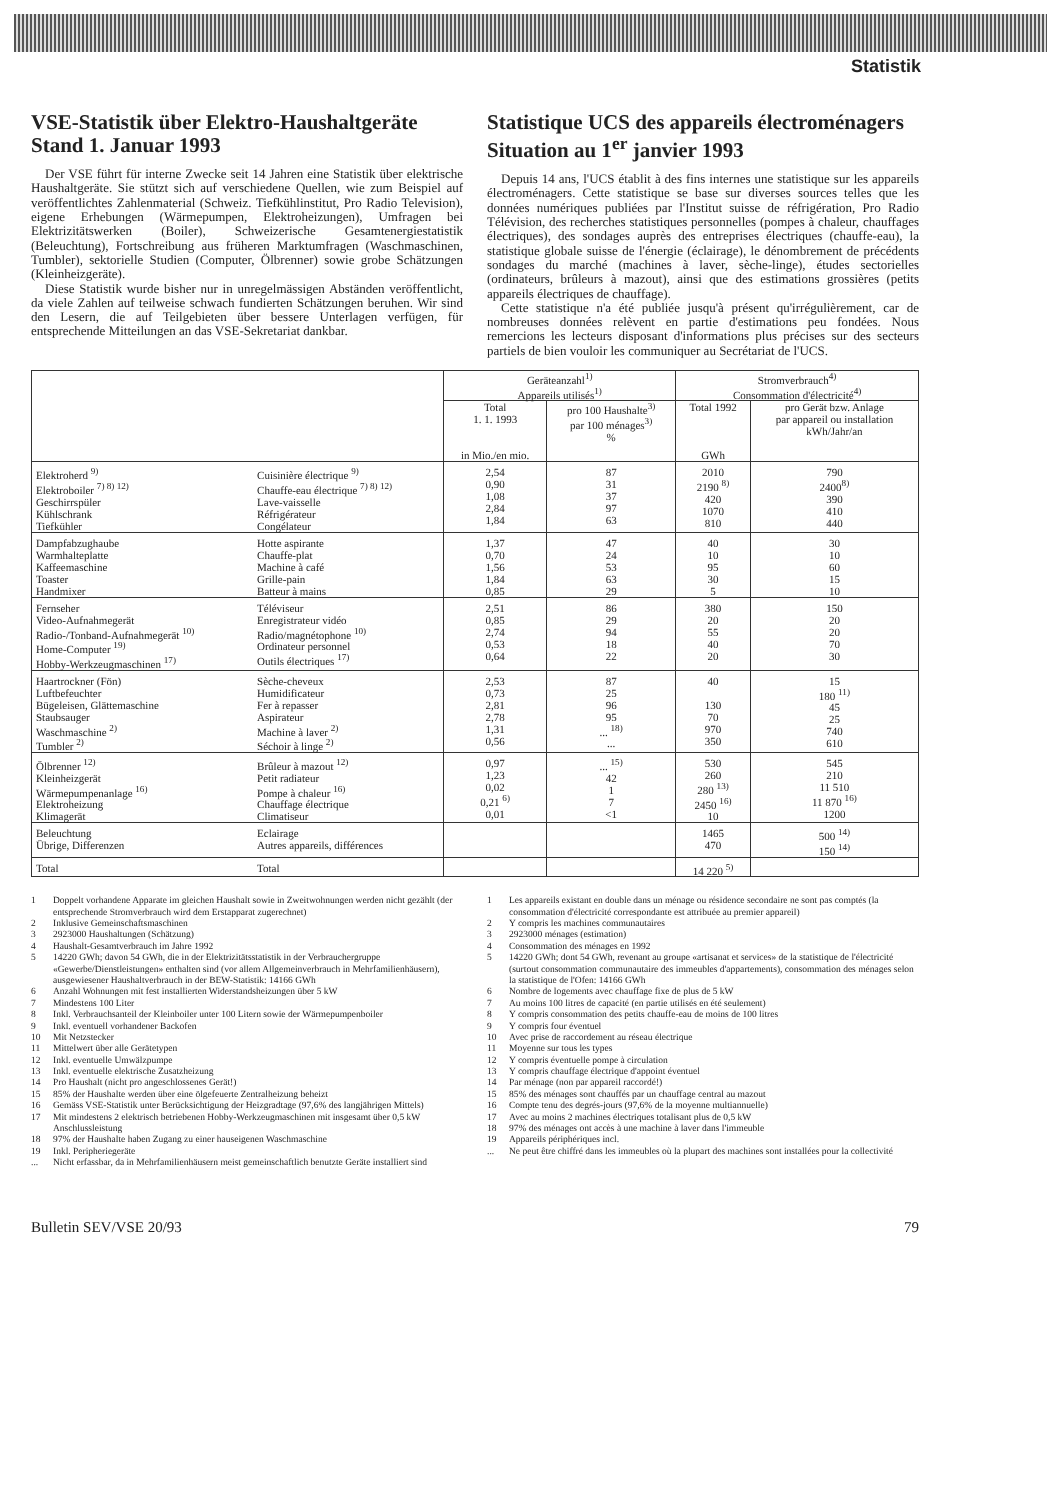Statistik
VSE-Statistik über Elektro-Haushaltgeräte
Stand 1. Januar 1993
Der VSE führt für interne Zwecke seit 14 Jahren eine Statistik über elektrische Haushaltgeräte. Sie stützt sich auf verschiedene Quellen, wie zum Beispiel auf veröffentlichtes Zahlenmaterial (Schweiz. Tiefkühlinstitut, Pro Radio Television), eigene Erhebungen (Wärmepumpen, Elektroheizungen), Umfragen bei Elektrizitätswerken (Boiler), Schweizerische Gesamtenergiestatistik (Beleuchtung), Fortschreibung aus früheren Marktumfragen (Waschmaschinen, Tumbler), sektorielle Studien (Computer, Ölbrenner) sowie grobe Schätzungen (Kleinheizgeräte).
Diese Statistik wurde bisher nur in unregelmässigen Abständen veröffentlicht, da viele Zahlen auf teilweise schwach fundierten Schätzungen beruhen. Wir sind den Lesern, die auf Teilgebieten über bessere Unterlagen verfügen, für entsprechende Mitteilungen an das VSE-Sekretariat dankbar.
Statistique UCS des appareils électroménagers
Situation au 1<sup>er</sup> janvier 1993
Depuis 14 ans, l'UCS établit à des fins internes une statistique sur les appareils électroménagers. Cette statistique se base sur diverses sources telles que les données numériques publiées par l'Institut suisse de réfrigération, Pro Radio Télévision, des recherches statistiques personnelles (pompes à chaleur, chauffages électriques), des sondages auprès des entreprises électriques (chauffe-eau), la statistique globale suisse de l'énergie (éclairage), le dénombrement de précédents sondages du marché (machines à laver, sèche-linge), études sectorielles (ordinateurs, brûleurs à mazout), ainsi que des estimations grossières (petits appareils électriques de chauffage).
Cette statistique n'a été publiée jusqu'à présent qu'irrégulièrement, car de nombreuses données relèvent en partie d'estimations peu fondées. Nous remercions les lecteurs disposant d'informations plus précises sur des secteurs partiels de bien vouloir les communiquer au Secrétariat de l'UCS.
| | | Geräteanzahl<sup>1)</sup> Appareils utilisés<sup>1)</sup> | | Stromverbrauch<sup>4)</sup> Consommation d'électricité<sup>4)</sup> | |
| --- | --- | --- | --- | --- | --- |
| | | Total 1. 1. 1993 in Mio./en mio. | pro 100 Haushalte<sup>3)</sup> par 100 ménages<sup>3)</sup> % | Total 1992 GWh | pro Gerät bzw. Anlage par appareil ou installation kWh/Jahr/an |
| Elektroherd <sup>9)</sup> Elektroboiler <sup>7) 8) 12)</sup> Geschirrspüler Kühlschrank Tiefkühler | Cuisinière électrique <sup>9)</sup> Chauffe-eau électrique <sup>7) 8) 12)</sup> Lave-vaisselle Réfrigérateur Congélateur | 2,54 0,90 1,08 2,84 1,84 | 87 31 37 97 63 | 2010 2190 <sup>8)</sup> 420 1070 810 | 790 2400<sup>8)</sup> 390 410 440 |
| Dampfabzughaube Warmhalteplatte Kaffeemaschine Toaster Handmixer | Hotte aspirante Chauffe-plat Machine à café Grille-pain Batteur à mains | 1,37 0,70 1,56 1,84 0,85 | 47 24 53 63 29 | 40 10 95 30 5 | 30 10 60 15 10 |
| Fernseher Video-Aufnahmegerät Radio-/Tonband-Aufnahmegerät <sup>10)</sup> Home-Computer <sup>19)</sup> Hobby-Werkzeugmaschinen <sup>17)</sup> | Téléviseur Enregistrateur vidéo Radio/magnétophone <sup>10)</sup> Ordinateur personnel Outils électriques <sup>17)</sup> | 2,51 0,85 2,74 0,53 0,64 | 86 29 94 18 22 | 380 20 55 40 20 | 150 20 20 70 30 |
| Haartrockner (Fön) Luftbefeuchter Bügeleisen, Glättemaschine Staubsauger Waschmaschine <sup>2)</sup> Tumbler <sup>2)</sup> | Sèche-cheveux Humidificateur Fer à repasser Aspirateur Machine à laver <sup>2)</sup> Séchoir à linge <sup>2)</sup> | 2,53 0,73 2,81 2,78 1,31 0,56 | 87 25 96 95 ... <sup>18)</sup> ... | 40 130 70 970 350 | 15 180 <sup>11)</sup> 45 25 740 610 |
| Ölbrenner <sup>12)</sup> Kleinheizgerät Wärmepumpenanlage <sup>16)</sup> Elektroheizung Klimagerät | Brûleur à mazout <sup>12)</sup> Petit radiateur Pompe à chaleur <sup>16)</sup> Chauffage électrique Climatiseur | 0,97 1,23 0,02 0,21 <sup>6)</sup> 0,01 | ... <sup>15)</sup> 42 1 7 <1 | 530 260 280 <sup>13)</sup> 2450 <sup>16)</sup> 10 | 545 210 11 510 11 870 <sup>16)</sup> 1200 |
| Beleuchtung Übrige, Differenzen | Eclairage Autres appareils, différences | | | 1465 470 | 500 <sup>14)</sup> 150 <sup>14)</sup> |
| Total | Total | | | 14 220 <sup>5)</sup> | |
1 Doppelt vorhandene Apparate im gleichen Haushalt sowie in Zweitwohnungen werden nicht gezählt (der entsprechende Stromverbrauch wird dem Erstapparat zugerechnet)
2 Inklusive Gemeinschaftsmaschinen
3 2923000 Haushaltungen (Schätzung)
4 Haushalt-Gesamtverbrauch im Jahre 1992
5 14220 GWh; davon 54 GWh, die in der Elektrizitätsstatistik in der Verbrauchergruppe «Gewerbe/Dienstleistungen» enthalten sind (vor allem Allgemeinverbrauch in Mehrfamilienhäusern), ausgewiesener Haushaltverbrauch in der BEW-Statistik: 14166 GWh
6 Anzahl Wohnungen mit fest installierten Widerstandsheizungen über 5 kW
7 Mindestens 100 Liter
8 Inkl. Verbrauchsanteil der Kleinboiler unter 100 Litern sowie der Wärmepumpenboiler
9 Inkl. eventuell vorhandener Backofen
10 Mit Netzstecker
11 Mittelwert über alle Gerätetypen
12 Inkl. eventuelle Umwälzpumpe
13 Inkl. eventuelle elektrische Zusatzheizung
14 Pro Haushalt (nicht pro angeschlossenes Gerät!)
15 85% der Haushalte werden über eine ölgefeuerte Zentralheizung beheizt
16 Gemäss VSE-Statistik unter Berücksichtigung der Heizgradtage (97,6% des langjährigen Mittels)
17 Mit mindestens 2 elektrisch betriebenen Hobby-Werkzeugmaschinen mit insgesamt über 0,5 kW Anschlussleistung
18 97% der Haushalte haben Zugang zu einer hauseigenen Waschmaschine
19 Inkl. Peripheriegeräte
... Nicht erfassbar, da in Mehrfamilienhäusern meist gemeinschaftlich benutzte Geräte installiert sind
1 Les appareils existant en double dans un ménage ou résidence secondaire ne sont pas comptés (la consommation d'électricité correspondante est attribuée au premier appareil)
2 Y compris les machines communautaires
3 2923000 ménages (estimation)
4 Consommation des ménages en 1992
5 14220 GWh; dont 54 GWh, revenant au groupe «artisanat et services» de la statistique de l'électricité (surtout consommation communautaire des immeubles d'appartements), consommation des ménages selon la statistique de l'Ofen: 14166 GWh
6 Nombre de logements avec chauffage fixe de plus de 5 kW
7 Au moins 100 litres de capacité (en partie utilisés en été seulement)
8 Y compris consommation des petits chauffe-eau de moins de 100 litres
9 Y compris four éventuel
10 Avec prise de raccordement au réseau électrique
11 Moyenne sur tous les types
12 Y compris éventuelle pompe à circulation
13 Y compris chauffage électrique d'appoint éventuel
14 Par ménage (non par appareil raccordé!)
15 85% des ménages sont chauffés par un chauffage central au mazout
16 Compte tenu des degrés-jours (97,6% de la moyenne multiannuelle)
17 Avec au moins 2 machines électriques totalisant plus de 0,5 kW
18 97% des ménages ont accès à une machine à laver dans l'immeuble
19 Appareils périphériques incl.
... Ne peut être chiffré dans les immeubles où la plupart des machines sont installées pour la collectivité
Bulletin SEV/VSE 20/93 79